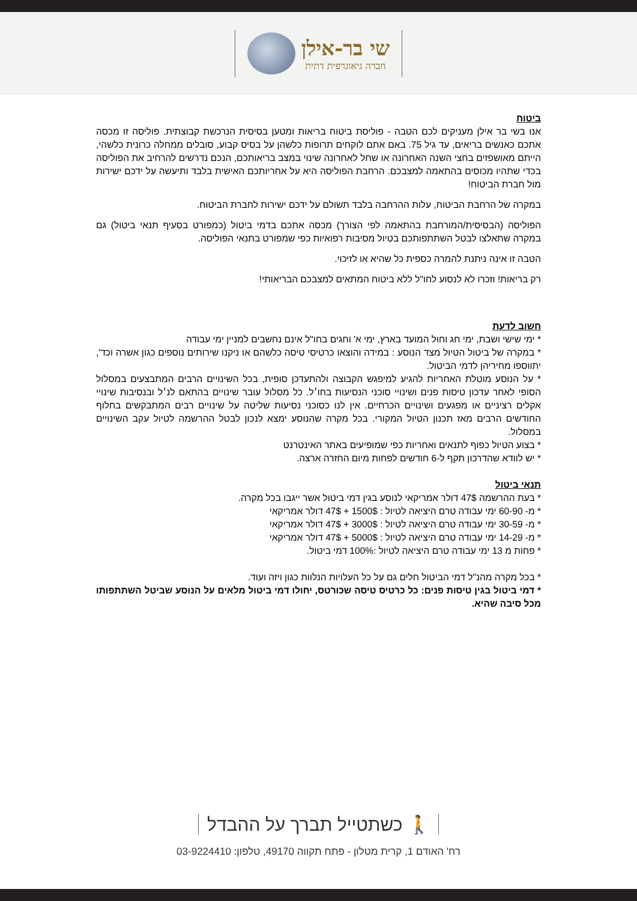שי בר-אילן
חברה גיאוגרפית דתית
ביטוח
אנו בשי בר אילן מעניקים לכם הטבה - פוליסת ביטוח בריאות ומטען בסיסית הנרכשת קבוצתית. פוליסה זו מכסה אתכם כאנשים בריאים, עד גיל 75. באם אתם לוקחים תרופות כלשהן על בסיס קבוע, סובלים ממחלה כרונית כלשהי, הייתם מאושפזים בחצי השנה האחרונה או שחל לאחרונה שינוי במצב בריאותכם, הנכם נדרשים להרחיב את הפוליסה בכדי שתהיו מכוסים בהתאמה למצבכם. הרחבת הפוליסה היא על אחריותכם האישית בלבד ותיעשה על ידכם ישירות מול חברת הביטוח!
במקרה של הרחבת הביטוח, עלות ההרחבה בלבד תשולם על ידכם ישירות לחברת הביטוח.
הפוליסה (הבסיסית/המורחבת בהתאמה לפי הצורך) מכסה אתכם בדמי ביטול (כמפורט בסעיף תנאי ביטול) גם במקרה שתאלצו לבטל השתתפותכם בטיול מסיבות רפואיות כפי שמפורט בתנאי הפוליסה.
הטבה זו אינה ניתנת להמרה כספית כל שהיא או לזיכוי.
רק בריאות! וזכרו לא לנסוע לחו"ל ללא ביטוח המתאים למצבכם הבריאותי!
חשוב לדעת
* ימי שישי ושבת, ימי חג וחול המועד בארץ, ימי א' וחגים בחו"ל אינם נחשבים למניין ימי עבודה
* במקרה של ביטול הטיול מצד הנוסע : במידה והוצאו כרטיסי טיסה כלשהם או ניקנו שירותים נוספים כגון אשרה וכד', יתווספו מחיריהן לדמי הביטול.
* על הנוסע מוטלת האחריות להגיע למיפגש הקבוצה ולהתעדכן סופית, בכל השינויים הרבים המתבצעים במסלול הסופי לאחר עדכון טיסות פנים ושינויי סוכני הנסיעות בחו׳ל. כל מסלול עובר שינויים בהתאם לנ׳ל ובנסיבות שינויי אקלים רציניים או מפגעים ושינויים הכרחיים. אין לנו כסוכני נסיעות שליטה על שינויים רבים המתבקשים בחלוף החודשים הרבים מאז תכנון הטיול המקורי. בכל מקרה שהנוסע ימצא לנכון לבטל ההרשמה לטיול עקב השינויים במסלול.
* בצוע הטיול כפוף לתנאים ואחריות כפי שמופיעים באתר האינטרנט
* יש לוודא שהדרכון תקף ל-6 חודשים לפחות מיום החזרה ארצה.
תנאי ביטול
* בעת ההרשמה 47$ דולר אמריקאי לנוסע בגין דמי ביטול אשר ייגבו בכל מקרה.
* מ- 60-90 ימי עבודה טרם היציאה לטיול : 1500$ + 47$ דולר אמריקאי
* מ- 30-59 ימי עבודה טרם היציאה לטיול : 3000$ + 47$ דולר אמריקאי
* מ- 14-29 ימי עבודה טרם היציאה לטיול : 5000$ + 47$ דולר אמריקאי
* פחות מ 13 ימי עבודה טרם היציאה לטיול :100% דמי ביטול.
* בכל מקרה מהנ"ל דמי הביטול חלים גם על כל העלויות הנלוות כגון ויזה ועוד.
* דמי ביטול בגין טיסות פנים: כל כרטיס טיסה שכורטס, יחולו דמי ביטול מלאים על הנוסע שביטל השתתפותו מכל סיבה שהיא.
🚶 כשתטייל תברך על ההבדל
רח' האודם 1, קרית מטלון - פתח תקווה 49170, טלפון: 03-9224410